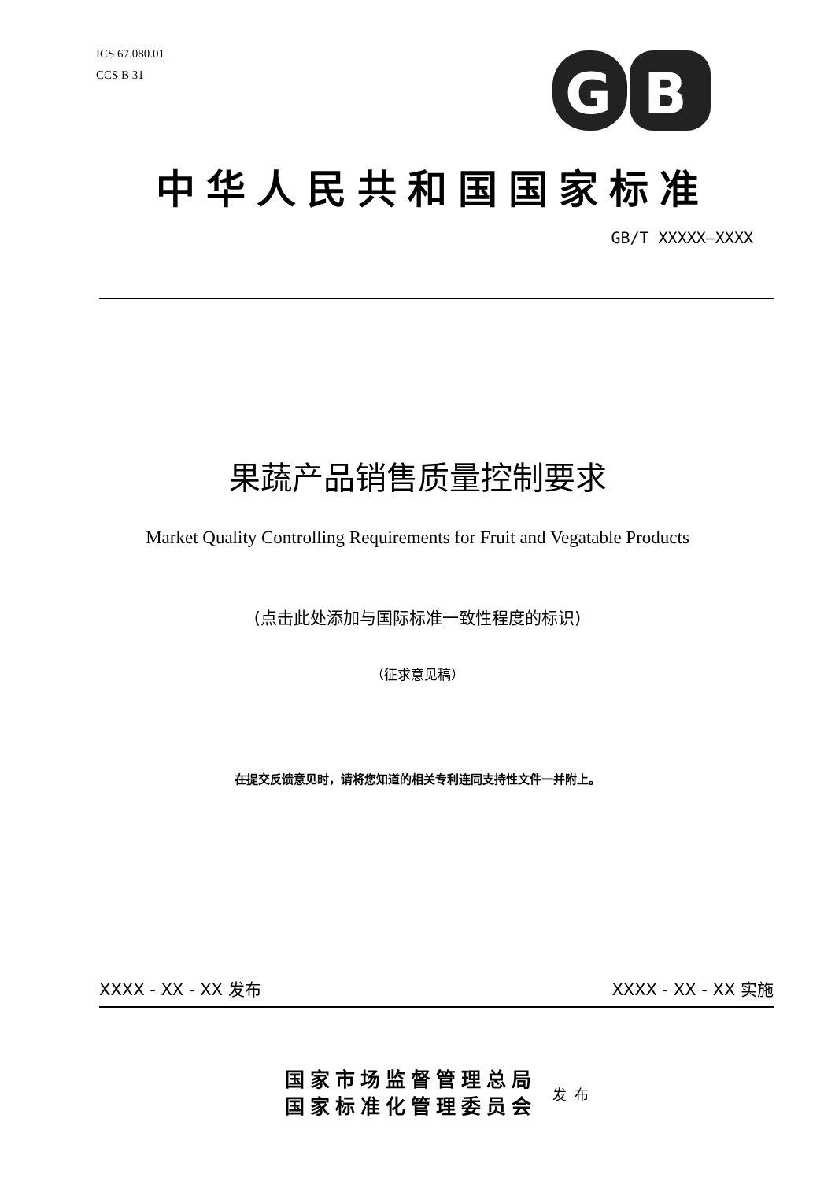ICS 67.080.01
CCS B 31
G
B
中华人民共和国国家标准
GB/T XXXXX—XXXX
果蔬产品销售质量控制要求
Market Quality Controlling Requirements for Fruit and Vegatable Products
(点击此处添加与国际标准一致性程度的标识)
（征求意见稿）
在提交反馈意见时，请将您知道的相关专利连同支持性文件一并附上。
XXXX - XX - XX 发布 XXXX - XX - XX 实施
国家市场监督管理总局
国家标准化管理委员会
发布